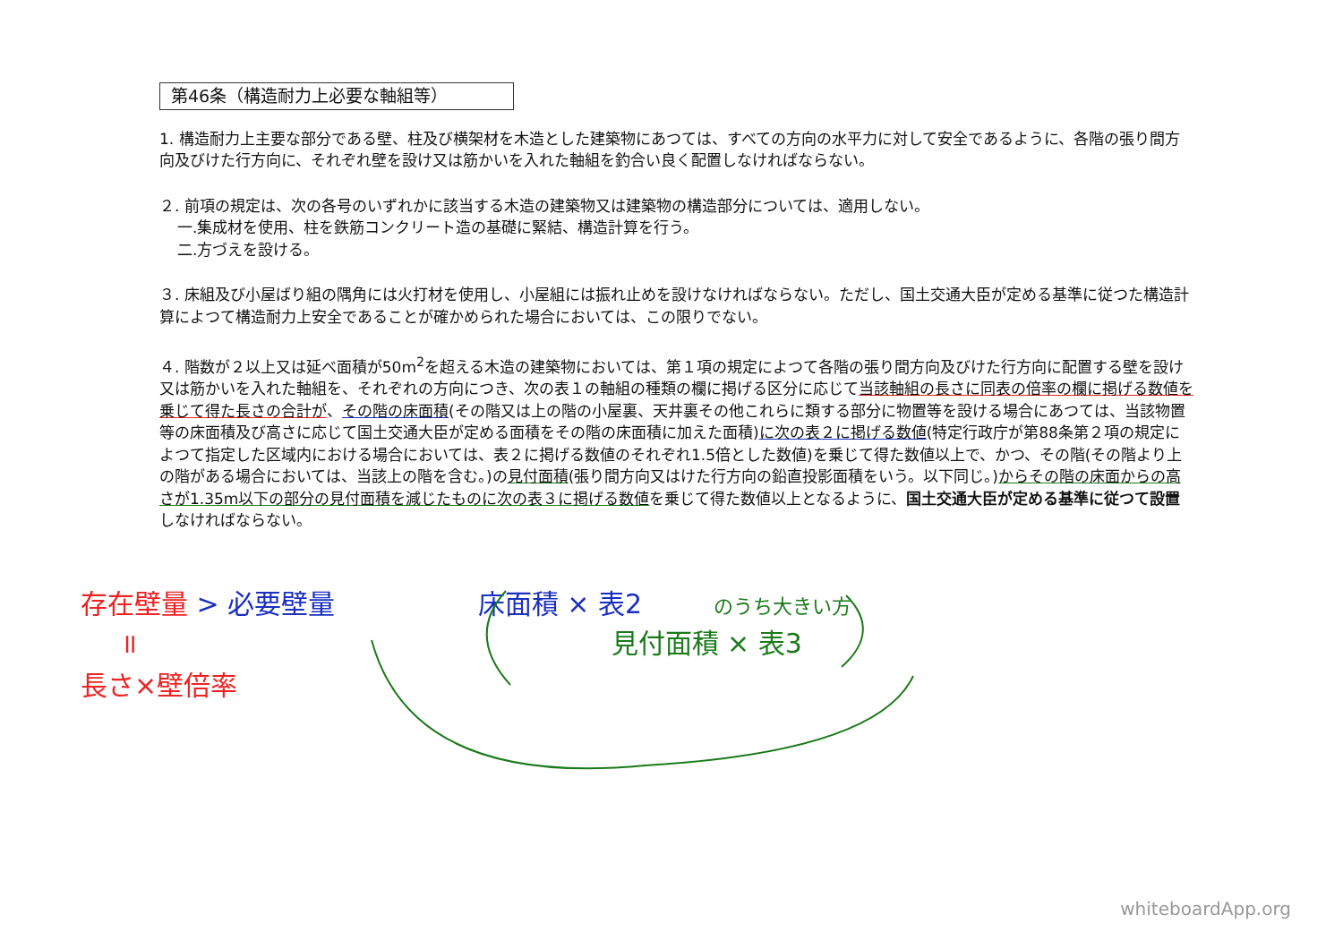第46条（構造耐力上必要な軸組等）
1. 構造耐力上主要な部分である壁、柱及び横架材を木造とした建築物にあつては、すべての方向の水平力に対して安全であるように、各階の張り間方向及びけた行方向に、それぞれ壁を設け又は筋かいを入れた軸組を釣合い良く配置しなければならない。
２. 前項の規定は、次の各号のいずれかに該当する木造の建築物又は建築物の構造部分については、適用しない。
一.集成材を使用、柱を鉄筋コンクリート造の基礎に緊結、構造計算を行う。
二.方づえを設ける。
３. 床組及び小屋ばり組の隅角には火打材を使用し、小屋組には振れ止めを設けなければならない。ただし、国土交通大臣が定める基準に従つた構造計算によつて構造耐力上安全であることが確かめられた場合においては、この限りでない。
４. 階数が２以上又は延べ面積が50m<sup>2</sup>を超える木造の建築物においては、第１項の規定によつて各階の張り間方向及びけた行方向に配置する壁を設け又は筋かいを入れた軸組を、それぞれの方向につき、次の表１の軸組の種類の欄に掲げる区分に応じて当該軸組の長さに同表の倍率の欄に掲げる数値を乗じて得た長さの合計が、その階の床面積(その階又は上の階の小屋裏、天井裏その他これらに類する部分に物置等を設ける場合にあつては、当該物置等の床面積及び高さに応じて国土交通大臣が定める面積をその階の床面積に加えた面積)に次の表２に掲げる数値(特定行政庁が第88条第２項の規定によつて指定した区域内における場合においては、表２に掲げる数値のそれぞれ1.5倍とした数値)を乗じて得た数値以上で、かつ、その階(その階より上の階がある場合においては、当該上の階を含む。)の見付面積(張り間方向又はけた行方向の鉛直投影面積をいう。以下同じ。)からその階の床面からの高さが1.35m以下の部分の見付面積を減じたものに次の表３に掲げる数値を乗じて得た数値以上となるように、国土交通大臣が定める基準に従つて設置しなければならない。
存在壁量 > 必要壁量 床面積 × 表2 のうち大きい方
॥ 見付面積 × 表3
長さ×壁倍率
whiteboardApp.org